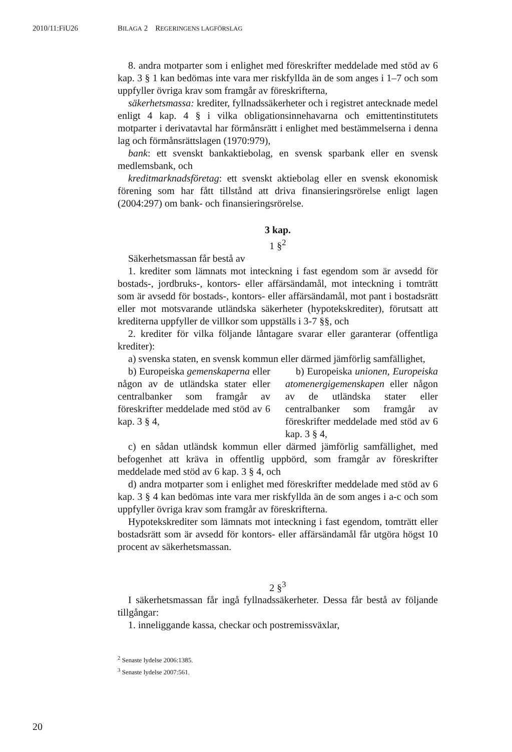2010/11:FiU26 BILAGA 2 REGERINGENS LAGFÖRSLAG
8. andra motparter som i enlighet med föreskrifter meddelade med stöd av 6 kap. 3 § 1 kan bedömas inte vara mer riskfyllda än de som anges i 1–7 och som uppfyller övriga krav som framgår av föreskrifterna,
säkerhetsmassa: krediter, fyllnadssäkerheter och i registret antecknade medel enligt 4 kap. 4 § i vilka obligationsinnehavarna och emittentinstitutets motparter i derivatavtal har förmånsrätt i enlighet med bestämmelserna i denna lag och förmånsrättslagen (1970:979),
bank: ett svenskt bankaktiebolag, en svensk sparbank eller en svensk medlemsbank, och
kreditmarknadsföretag: ett svenskt aktiebolag eller en svensk ekonomisk förening som har fått tillstånd att driva finansieringsrörelse enligt lagen (2004:297) om bank- och finansieringsrörelse.
3 kap.
1 §<sup>2</sup>
Säkerhetsmassan får bestå av
1. krediter som lämnats mot inteckning i fast egendom som är avsedd för bostads-, jordbruks-, kontors- eller affärsändamål, mot inteckning i tomträtt som är avsedd för bostads-, kontors- eller affärsändamål, mot pant i bostadsrätt eller mot motsvarande utländska säkerheter (hypotekskrediter), förutsatt att krediterna uppfyller de villkor som uppställs i 3-7 §§, och
2. krediter för vilka följande låntagare svarar eller garanterar (offentliga krediter):
a) svenska staten, en svensk kommun eller därmed jämförlig samfällighet,
b) Europeiska gemenskaperna eller någon av de utländska stater eller centralbanker som framgår av föreskrifter meddelade med stöd av 6 kap. 3 § 4,
b) Europeiska unionen, Europeiska atomenergigemenskapen eller någon av de utländska stater eller centralbanker som framgår av föreskrifter meddelade med stöd av 6 kap. 3 § 4,
c) en sådan utländsk kommun eller därmed jämförlig samfällighet, med befogenhet att kräva in offentlig uppbörd, som framgår av föreskrifter meddelade med stöd av 6 kap. 3 § 4, och
d) andra motparter som i enlighet med föreskrifter meddelade med stöd av 6 kap. 3 § 4 kan bedömas inte vara mer riskfyllda än de som anges i a-c och som uppfyller övriga krav som framgår av föreskrifterna.
Hypotekskrediter som lämnats mot inteckning i fast egendom, tomträtt eller bostadsrätt som är avsedd för kontors- eller affärsändamål får utgöra högst 10 procent av säkerhetsmassan.
2 §<sup>3</sup>
I säkerhetsmassan får ingå fyllnadssäkerheter. Dessa får bestå av följande tillgångar:
1. inneliggande kassa, checkar och postremissväxlar,
<sup>2</sup> Senaste lydelse 2006:1385.
<sup>3</sup> Senaste lydelse 2007:561.
20